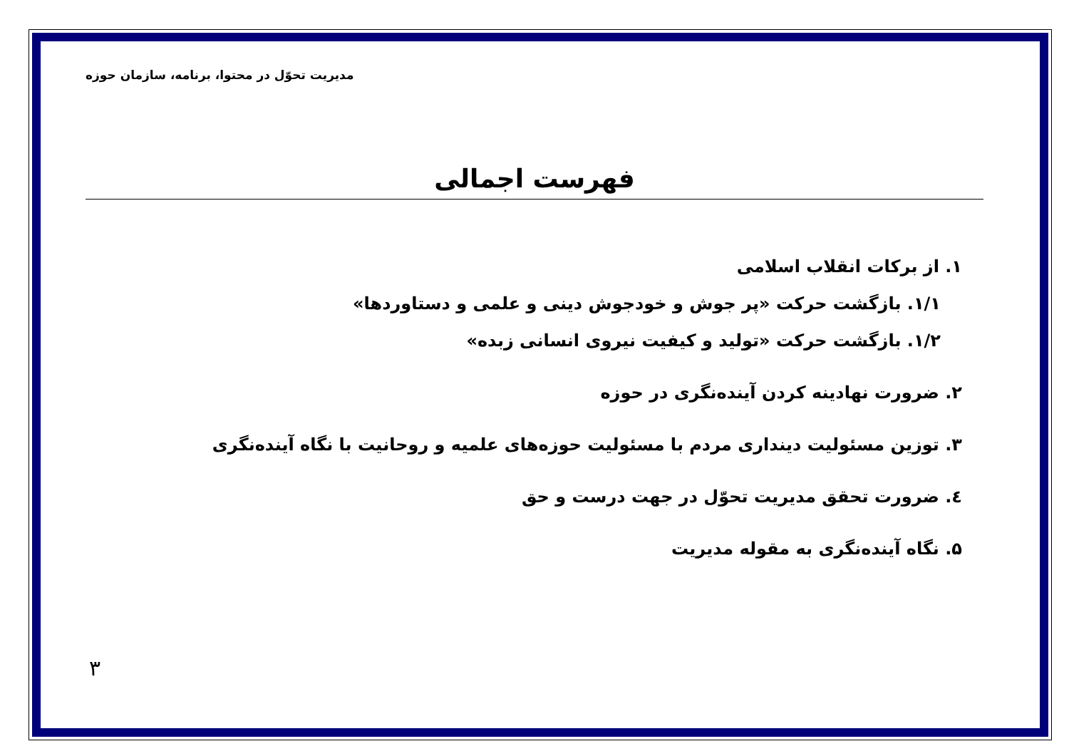مدیریت تحوّل در محتوا، برنامه، سازمان حوزه
فهرست اجمالی
۱. از برکات انقلاب اسلامی
۱/۱. بازگشت حرکت «پر جوش و خودجوش دینی و علمی و دستاوردها»
۱/۲. بازگشت حرکت «تولید و کیفیت نیروی انسانی زبده»
۲. ضرورت نهادینه کردن آینده‌نگری در حوزه
۳. توزین مسئولیت دینداری مردم با مسئولیت حوزه‌های علمیه و روحانیت با نگاه آینده‌نگری
٤. ضرورت تحقق مدیریت تحوّل در جهت درست و حق
۵. نگاه آینده‌نگری به مقوله مدیریت
۳